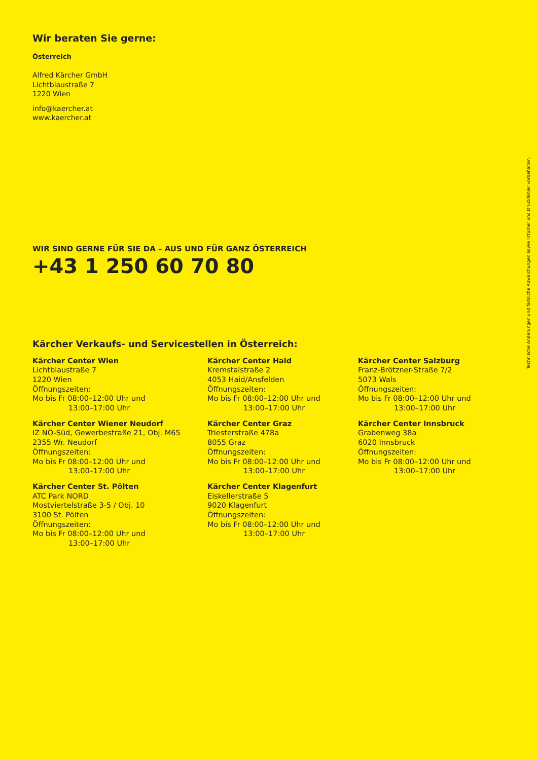Wir beraten Sie gerne:
Österreich
Alfred Kärcher GmbH
Lichtblaustraße 7
1220 Wien
info@kaercher.at
www.kaercher.at
WIR SIND GERNE FÜR SIE DA – AUS UND FÜR GANZ ÖSTERREICH
+43 1 250 60 70 80
Kärcher Verkaufs- und Servicestellen in Österreich:
Kärcher Center Wien
Lichtblaustraße 7
1220 Wien
Öffnungszeiten:
Mo bis Fr 08:00–12:00 Uhr und
13:00–17:00 Uhr
Kärcher Center Haid
Kremstalstraße 2
4053 Haid/Ansfelden
Öffnungszeiten:
Mo bis Fr 08:00–12:00 Uhr und
13:00–17:00 Uhr
Kärcher Center Salzburg
Franz-Brötzner-Straße 7/2
5073 Wals
Öffnungszeiten:
Mo bis Fr 08:00–12:00 Uhr und
13:00–17:00 Uhr
Kärcher Center Wiener Neudorf
IZ NÖ-Süd, Gewerbestraße 21, Obj. M65
2355 Wr. Neudorf
Öffnungszeiten:
Mo bis Fr 08:00–12:00 Uhr und
13:00–17:00 Uhr
Kärcher Center Graz
Triesterstraße 478a
8055 Graz
Öffnungszeiten:
Mo bis Fr 08:00–12:00 Uhr und
13:00–17:00 Uhr
Kärcher Center Innsbruck
Grabenweg 38a
6020 Innsbruck
Öffnungszeiten:
Mo bis Fr 08:00–12:00 Uhr und
13:00–17:00 Uhr
Kärcher Center St. Pölten
ATC Park NORD
Mostviertelstraße 3-5 / Obj. 10
3100 St. Pölten
Öffnungszeiten:
Mo bis Fr 08:00–12:00 Uhr und
13:00–17:00 Uhr
Kärcher Center Klagenfurt
Eiskellerstraße 5
9020 Klagenfurt
Öffnungszeiten:
Mo bis Fr 08:00–12:00 Uhr und
13:00–17:00 Uhr
Technische Änderungen und farbliche Abweichungen sowie Irrtümer und Druckfehler vorbehalten.